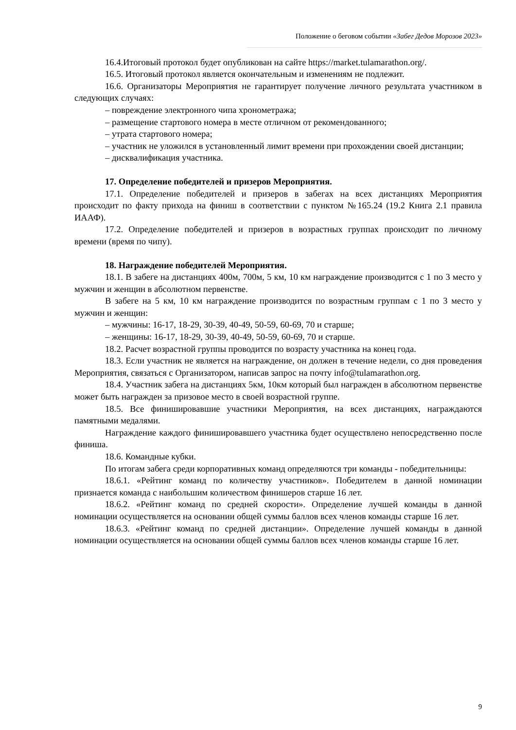Положение о беговом событии «Забег Дедов Морозов 2023»
16.4.Итоговый протокол будет опубликован на сайте https://market.tulamarathon.org/.
16.5. Итоговый протокол является окончательным и изменениям не подлежит.
16.6. Организаторы Мероприятия не гарантирует получение личного результата участником в следующих случаях:
– повреждение электронного чипа хронометража;
– размещение стартового номера в месте отличном от рекомендованного;
– утрата стартового номера;
– участник не уложился в установленный лимит времени при прохождении своей дистанции;
– дисквалификация участника.
17. Определение победителей и призеров Мероприятия.
17.1. Определение победителей и призеров в забегах на всех дистанциях Мероприятия происходит по факту прихода на финиш в соответствии с пунктом №165.24 (19.2 Книга 2.1 правила ИААФ).
17.2. Определение победителей и призеров в возрастных группах происходит по личному времени (время по чипу).
18. Награждение победителей Мероприятия.
18.1. В забеге на дистанциях 400м, 700м, 5 км, 10 км награждение производится с 1 по 3 место у мужчин и женщин в абсолютном первенстве.
В забеге на 5 км, 10 км награждение производится по возрастным группам с 1 по 3 место у мужчин и женщин:
– мужчины: 16-17, 18-29, 30-39, 40-49, 50-59, 60-69, 70 и старше;
– женщины: 16-17, 18-29, 30-39, 40-49, 50-59, 60-69, 70 и старше.
18.2. Расчет возрастной группы проводится по возрасту участника на конец года.
18.3. Если участник не является на награждение, он должен в течение недели, со дня проведения Мероприятия, связаться с Организатором, написав запрос на почту info@tulamarathon.org.
18.4. Участник забега на дистанциях 5км, 10км который был награжден в абсолютном первенстве может быть награжден за призовое место в своей возрастной группе.
18.5. Все финишировавшие участники Мероприятия, на всех дистанциях, награждаются памятными медалями.
Награждение каждого финишировавшего участника будет осуществлено непосредственно после финиша.
18.6. Командные кубки.
По итогам забега среди корпоративных команд определяются три команды - победительницы:
18.6.1. «Рейтинг команд по количеству участников». Победителем в данной номинации признается команда с наибольшим количеством финишеров старше 16 лет.
18.6.2. «Рейтинг команд по средней скорости». Определение лучшей команды в данной номинации осуществляется на основании общей суммы баллов всех членов команды старше 16 лет.
18.6.3. «Рейтинг команд по средней дистанции». Определение лучшей команды в данной номинации осуществляется на основании общей суммы баллов всех членов команды старше 16 лет.
9